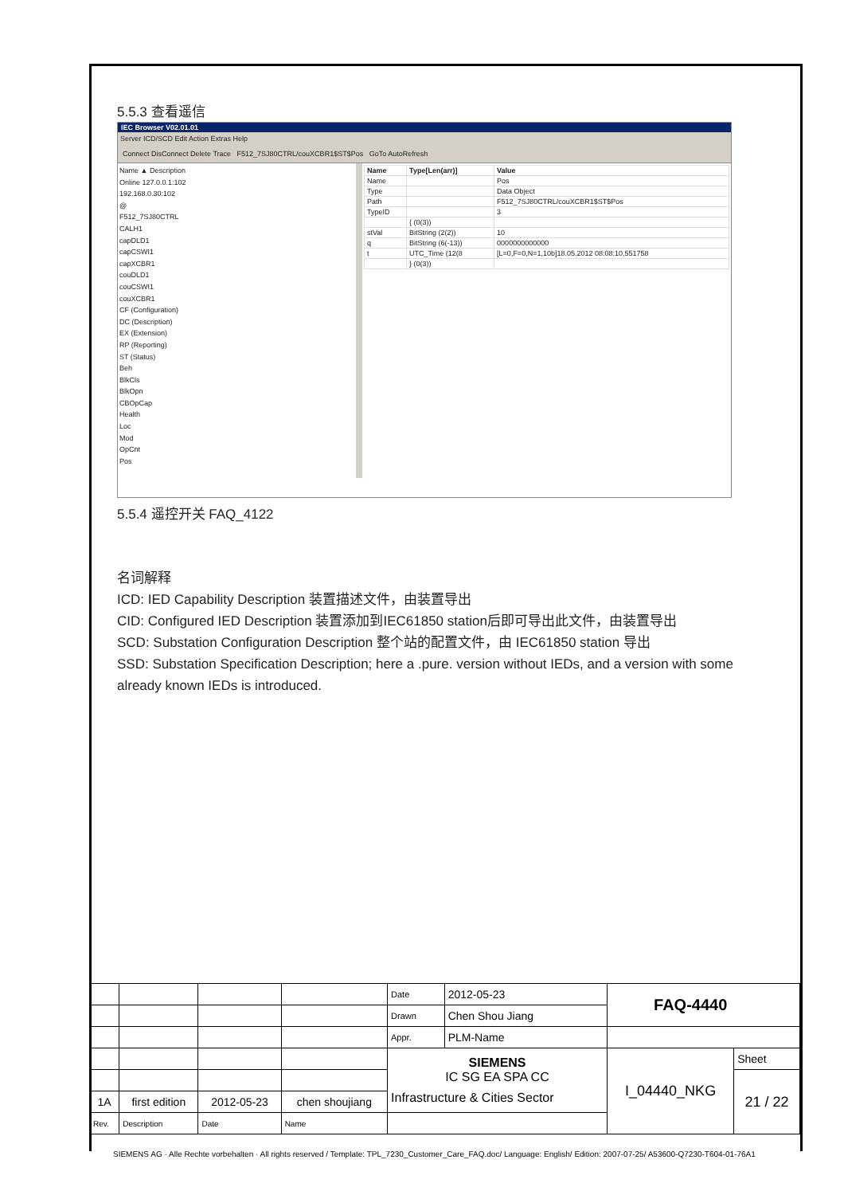5.5.3 查看遥信
IEC Browser V02.01.01
Server ICD/SCD Edit Action Extras Help
Connect DisConnect Delete Trace F512_7SJ80CTRL/couXCBR1$ST$Pos GoTo AutoRefresh
Name ▲ Description
Online 127.0.0.1:102
192.168.0.30:102
@
F512_7SJ80CTRL
CALH1
capDLD1
capCSWI1
capXCBR1
couDLD1
couCSWI1
couXCBR1
CF (Configuration)
DC (Description)
EX (Extension)
RP (Reporting)
ST (Status)
Beh
BlkCls
BlkOpn
CBOpCap
Health
Loc
Mod
OpCnt
Pos
| Name | Type[Len(arr)] | Value |
| --- | --- | --- |
| Name | | Pos |
| Type | | Data Object |
| Path | | F512_7SJ80CTRL/couXCBR1$ST$Pos |
| TypeID | | 3 |
| | { (0(3)) | |
| stVal | BitString (2(2)) | 10 |
| q | BitString (6(-13)) | 0000000000000 |
| t | UTC_Time (12(8 | [L=0,F=0,N=1,10b]18.05.2012 08:08:10,551758 |
| | } (0(3)) | |
5.5.4 遥控开关 FAQ_4122
名词解释
ICD: IED Capability Description 装置描述文件，由装置导出
CID: Configured IED Description 装置添加到IEC61850 station后即可导出此文件，由装置导出
SCD: Substation Configuration Description 整个站的配置文件，由 IEC61850 station 导出
SSD: Substation Specification Description; here a .pure. version without IEDs, and a version with some already known IEDs is introduced.
| | | | | Date | 2012-05-23 | FAQ-4440 | |
| | | | | Drawn | Chen Shou Jiang | | |
| | | | | Appr. | PLM-Name | | |
| | | | | SIEMENS IC SG EA SPA CC Infrastructure & Cities Sector | | I_04440_NKG | Sheet |
| | | | | | | | 21 / 22 |
| 1A | first edition | 2012-05-23 | chen shoujiang | | | | |
| Rev. | Description | Date | Name | | | | |
SIEMENS AG · Alle Rechte vorbehalten · All rights reserved / Template: TPL_7230_Customer_Care_FAQ.doc/ Language: English/ Edition: 2007-07-25/ A53600-Q7230-T604-01-76A1